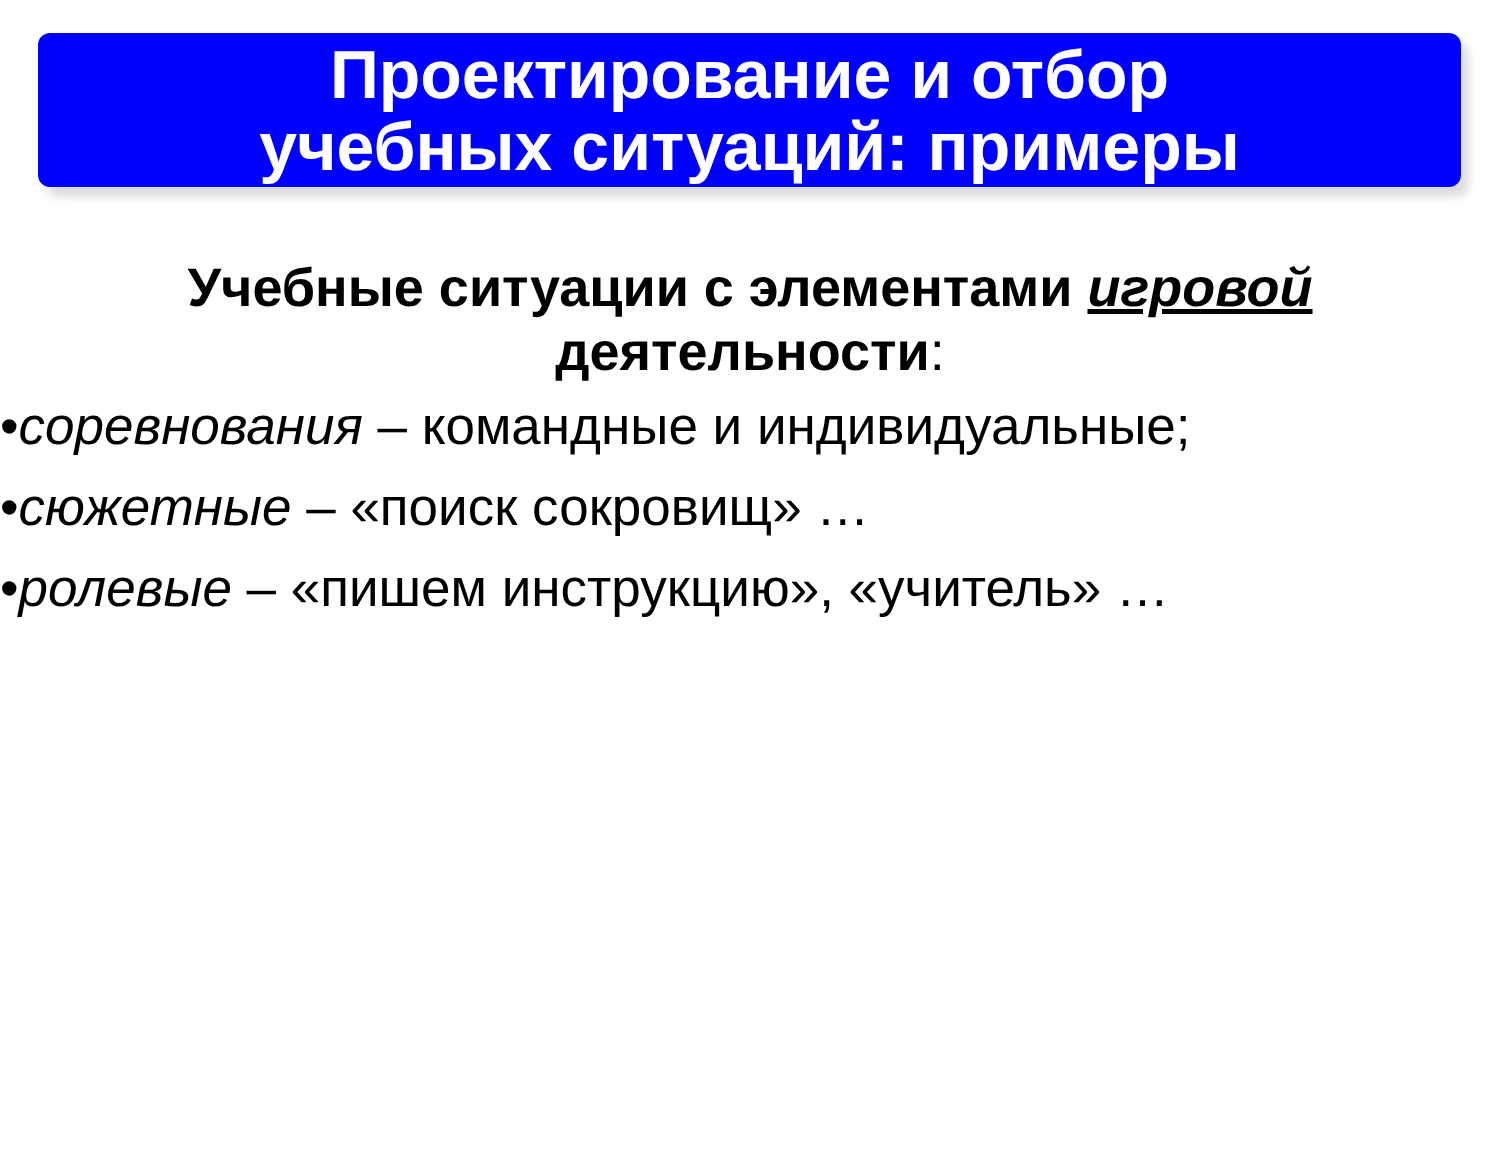Проектирование и отбор
учебных ситуаций: примеры
Учебные ситуации с элементами игровой
деятельности:
•соревнования – командные и индивидуальные;
•сюжетные – «поиск сокровищ» …
•ролевые – «пишем инструкцию», «учитель» …